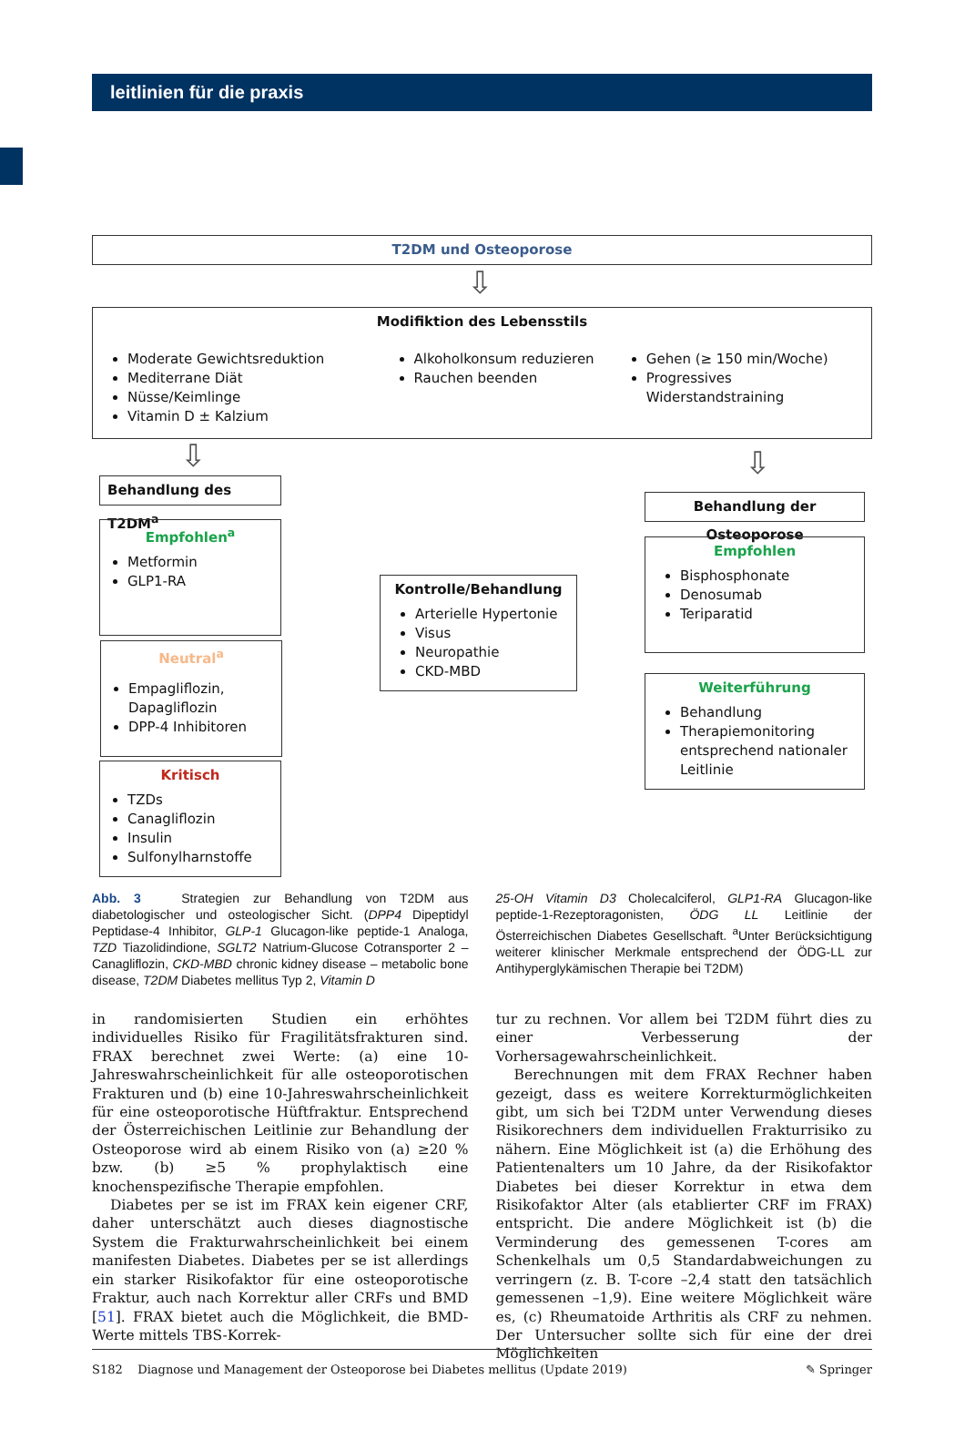leitlinien für die praxis
T2DM und Osteoporose
⇩
Modifiktion des Lebensstils
Moderate Gewichtsreduktion
Mediterrane Diät
Nüsse/Keimlinge
Vitamin D ± Kalzium
Alkoholkonsum reduzieren
Rauchen beenden
Gehen (≥ 150 min/Woche)
Progressives Widerstandstraining
⇩ ⇩
Behandlung des T2DM<sup>a</sup>
Behandlung der Osteoporose
Empfohlen<sup>a</sup>
Metformin
GLP1-RA
Neutral<sup>a</sup>
Empagliflozin, Dapagliflozin
DPP-4 Inhibitoren
Kritisch
TZDs
Canagliflozin
Insulin
Sulfonylharnstoffe
Kontrolle/Behandlung
Arterielle Hypertonie
Visus
Neuropathie
CKD-MBD
Empfohlen
Bisphosphonate
Denosumab
Teriparatid
Weiterführung
Behandlung
Therapiemonitoring entsprechend nationaler Leitlinie
Abb. 3 Strategien zur Behandlung von T2DM aus diabetologischer und osteologischer Sicht. (DPP4 Dipeptidyl Peptidase-4 Inhibitor, GLP-1 Glucagon-like peptide-1 Analoga, TZD Tiazolidindione, SGLT2 Natrium-Glucose Cotransporter 2 – Canagliflozin, CKD-MBD chronic kidney disease – metabolic bone disease, T2DM Diabetes mellitus Typ 2, Vitamin D
25-OH Vitamin D3 Cholecalciferol, GLP1-RA Glucagon-like peptide-1-Rezeptoragonisten, ÖDG LL Leitlinie der Österreichischen Diabetes Gesellschaft. <sup>a</sup>Unter Berücksichtigung weiterer klinischer Merkmale entsprechend der ÖDG-LL zur Antihyperglykämischen Therapie bei T2DM)
in randomisierten Studien ein erhöhtes individuelles Risiko für Fragilitätsfrakturen sind. FRAX berechnet zwei Werte: (a) eine 10-Jahreswahrscheinlichkeit für alle osteoporotischen Frakturen und (b) eine 10-Jahreswahrscheinlichkeit für eine osteoporotische Hüftfraktur. Entsprechend der Österreichischen Leitlinie zur Behandlung der Osteoporose wird ab einem Risiko von (a) ≥20 % bzw. (b) ≥5 % prophylaktisch eine knochenspezifische Therapie empfohlen.
Diabetes per se ist im FRAX kein eigener CRF, daher unterschätzt auch dieses diagnostische System die Frakturwahrscheinlichkeit bei einem manifesten Diabetes. Diabetes per se ist allerdings ein starker Risikofaktor für eine osteoporotische Fraktur, auch nach Korrektur aller CRFs und BMD [51]. FRAX bietet auch die Möglichkeit, die BMD-Werte mittels TBS-Korrek-
tur zu rechnen. Vor allem bei T2DM führt dies zu einer Verbesserung der Vorhersagewahrscheinlichkeit.
Berechnungen mit dem FRAX Rechner haben gezeigt, dass es weitere Korrekturmöglichkeiten gibt, um sich bei T2DM unter Verwendung dieses Risikorechners dem individuellen Frakturrisiko zu nähern. Eine Möglichkeit ist (a) die Erhöhung des Patientenalters um 10 Jahre, da der Risikofaktor Diabetes bei dieser Korrektur in etwa dem Risikofaktor Alter (als etablierter CRF im FRAX) entspricht. Die andere Möglichkeit ist (b) die Verminderung des gemessenen T-cores am Schenkelhals um 0,5 Standardabweichungen zu verringern (z. B. T-core –2,4 statt den tatsächlich gemessenen –1,9). Eine weitere Möglichkeit wäre es, (c) Rheumatoide Arthritis als CRF zu nehmen. Der Untersucher sollte sich für eine der drei Möglichkeiten
S182 Diagnose und Management der Osteoporose bei Diabetes mellitus (Update 2019) ✎ Springer